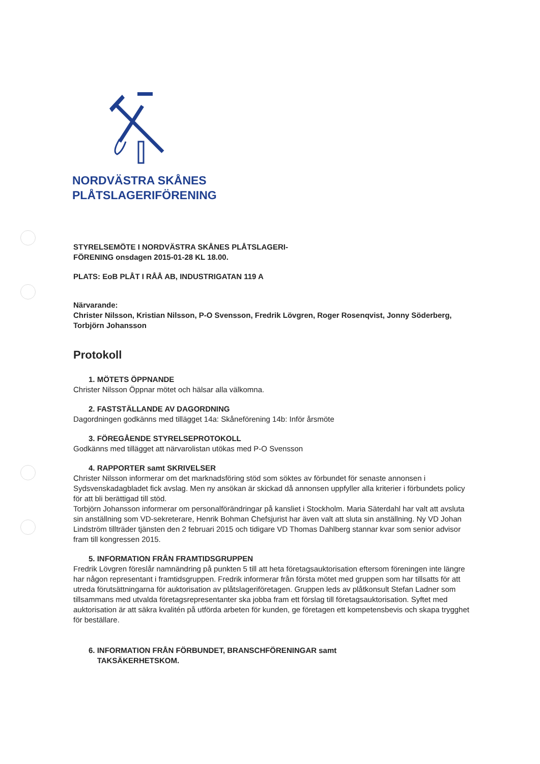NORDVÄSTRA SKÅNES
PLÅTSLAGERIFÖRENING
STYRELSEMÖTE I NORDVÄSTRA SKÅNES PLÅTSLAGERI-
FÖRENING onsdagen 2015-01-28 KL 18.00.
PLATS: EoB PLÅT I RÅÅ AB, INDUSTRIGATAN 119 A
Närvarande:
Christer Nilsson, Kristian Nilsson, P-O Svensson, Fredrik Lövgren, Roger Rosenqvist, Jonny Söderberg, Torbjörn Johansson
Protokoll
1. MÖTETS ÖPPNANDE
Christer Nilsson Öppnar mötet och hälsar alla välkomna.
2. FASTSTÄLLANDE AV DAGORDNING
Dagordningen godkänns med tillägget 14a: Skåneförening 14b: Inför årsmöte
3. FÖREGÅENDE STYRELSEPROTOKOLL
Godkänns med tillägget att närvarolistan utökas med P-O Svensson
4. RAPPORTER samt SKRIVELSER
Christer Nilsson informerar om det marknadsföring stöd som söktes av förbundet för senaste annonsen i Sydsvenskadagbladet fick avslag. Men ny ansökan är skickad då annonsen uppfyller alla kriterier i förbundets policy för att bli berättigad till stöd.
Torbjörn Johansson informerar om personalförändringar på kansliet i Stockholm. Maria Säterdahl har valt att avsluta sin anställning som VD-sekreterare, Henrik Bohman Chefsjurist har även valt att sluta sin anställning. Ny VD Johan Lindström tillträder tjänsten den 2 februari 2015 och tidigare VD Thomas Dahlberg stannar kvar som senior advisor fram till kongressen 2015.
5. INFORMATION FRÅN FRAMTIDSGRUPPEN
Fredrik Lövgren föreslår namnändring på punkten 5 till att heta företagsauktorisation eftersom föreningen inte längre har någon representant i framtidsgruppen. Fredrik informerar från första mötet med gruppen som har tillsatts för att utreda förutsättningarna för auktorisation av plåtslageriföretagen. Gruppen leds av plåtkonsult Stefan Ladner som tillsammans med utvalda företagsrepresentanter ska jobba fram ett förslag till företagsauktorisation. Syftet med auktorisation är att säkra kvalitén på utförda arbeten för kunden, ge företagen ett kompetensbevis och skapa trygghet för beställare.
6. INFORMATION FRÅN FÖRBUNDET, BRANSCHFÖRENINGAR samt
TAKSÄKERHETSKOM.